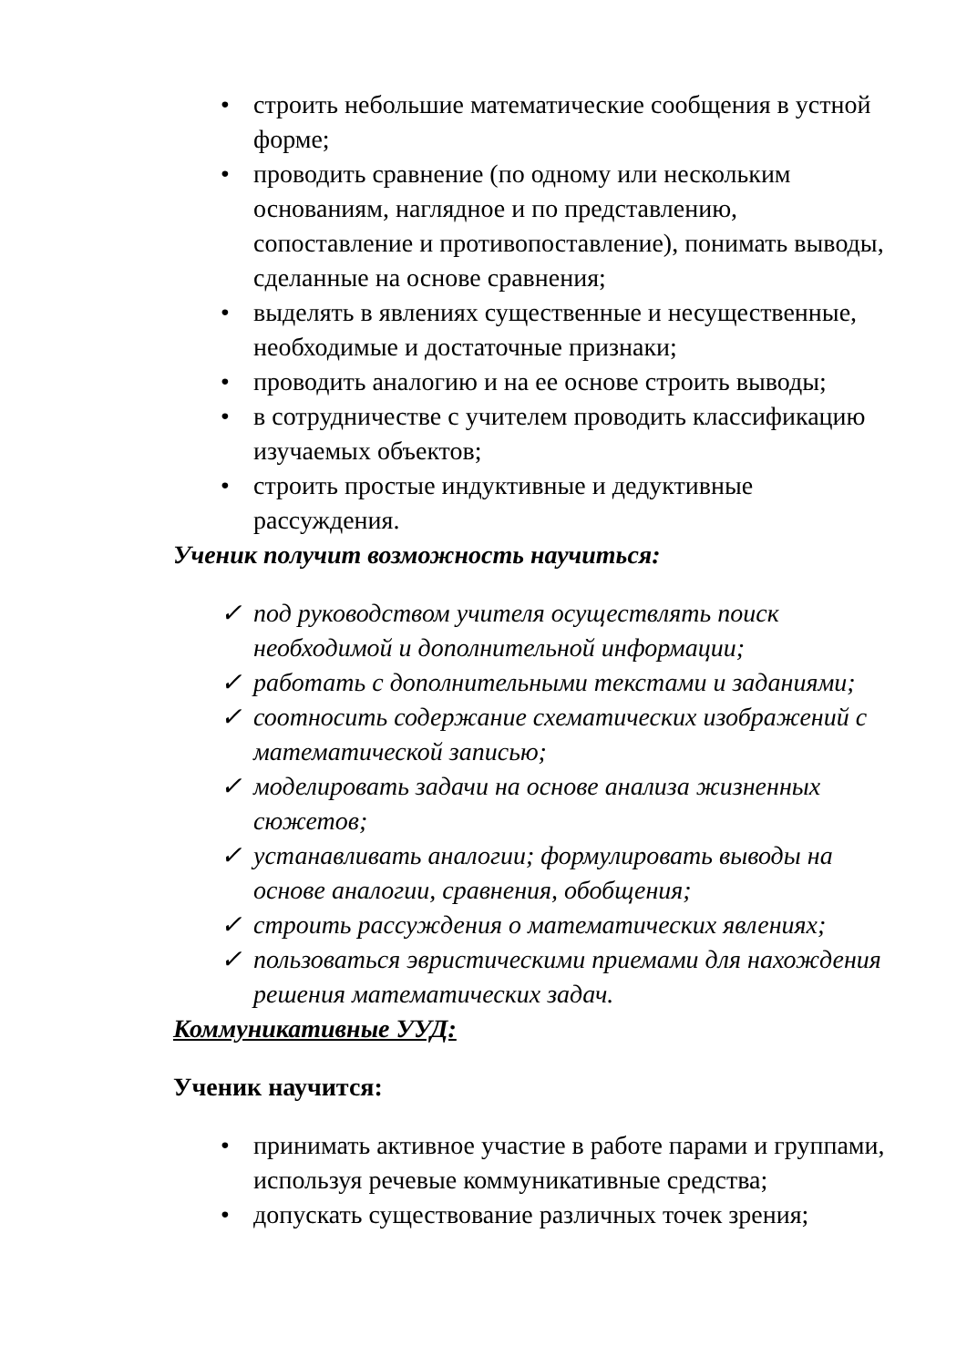• строить небольшие математические сообщения в устной форме;
• проводить сравнение (по одному или нескольким основаниям, наглядное и по представлению, сопоставление и противопоставление), понимать выводы, сделанные на основе сравнения;
• выделять в явлениях существенные и несущественные, необходимые и достаточные признаки;
• проводить аналогию и на ее основе строить выводы;
• в сотрудничестве с учителем проводить классификацию изучаемых объектов;
• строить простые индуктивные и дедуктивные рассуждения.
Ученик получит возможность научиться:
✓ под руководством учителя осуществлять поиск необходимой и дополнительной информации;
✓ работать с дополнительными текстами и заданиями;
✓ соотносить содержание схематических изображений с математической записью;
✓ моделировать задачи на основе анализа жизненных сюжетов;
✓ устанавливать аналогии; формулировать выводы на основе аналогии, сравнения, обобщения;
✓ строить рассуждения о математических явлениях;
✓ пользоваться эвристическими приемами для нахождения решения математических задач.
Коммуникативные УУД:
Ученик научится:
• принимать активное участие в работе парами и группами, используя речевые коммуникативные средства;
• допускать существование различных точек зрения;